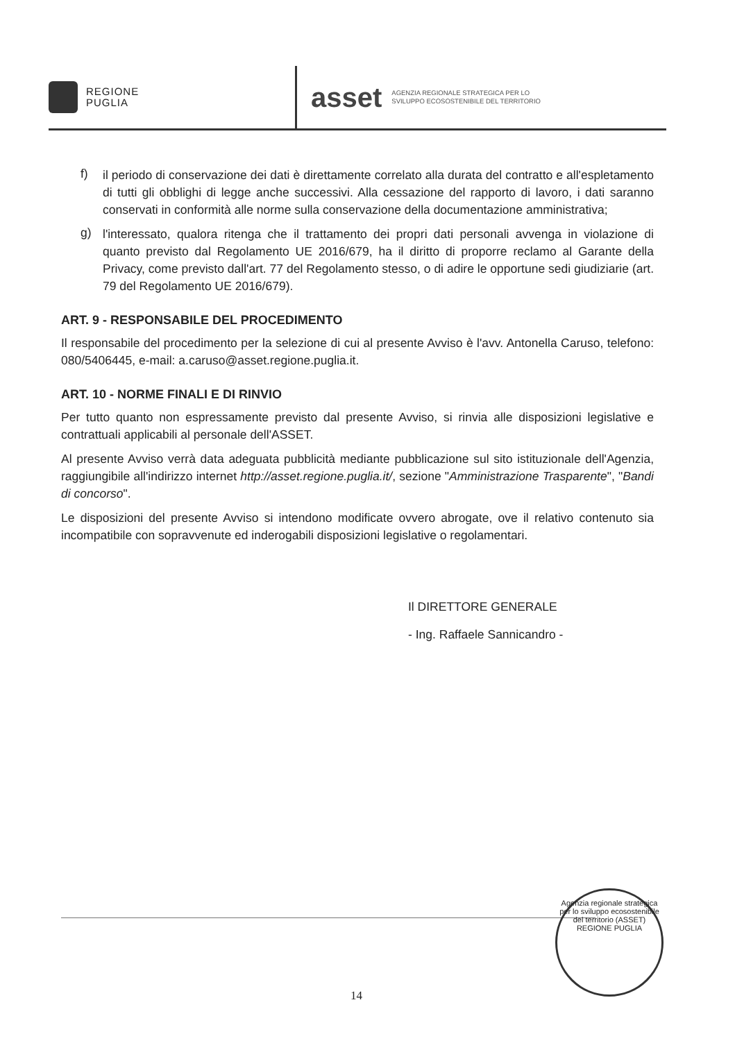REGIONE
PUGLIA
asset AGENZIA REGIONALE STRATEGICA PER LO
SVILUPPO ECOSOSTENIBILE DEL TERRITORIO
f)
il periodo di conservazione dei dati è direttamente correlato alla durata del contratto e all'espletamento di tutti gli obblighi di legge anche successivi. Alla cessazione del rapporto di lavoro, i dati saranno conservati in conformità alle norme sulla conservazione della documentazione amministrativa;
g)
l'interessato, qualora ritenga che il trattamento dei propri dati personali avvenga in violazione di quanto previsto dal Regolamento UE 2016/679, ha il diritto di proporre reclamo al Garante della Privacy, come previsto dall'art. 77 del Regolamento stesso, o di adire le opportune sedi giudiziarie (art. 79 del Regolamento UE 2016/679).
ART. 9 - RESPONSABILE DEL PROCEDIMENTO
Il responsabile del procedimento per la selezione di cui al presente Avviso è l'avv. Antonella Caruso, telefono: 080/5406445, e-mail: a.caruso@asset.regione.puglia.it.
ART. 10 - NORME FINALI E DI RINVIO
Per tutto quanto non espressamente previsto dal presente Avviso, si rinvia alle disposizioni legislative e contrattuali applicabili al personale dell'ASSET.
Al presente Avviso verrà data adeguata pubblicità mediante pubblicazione sul sito istituzionale dell'Agenzia, raggiungibile all'indirizzo internet http://asset.regione.puglia.it/, sezione "Amministrazione Trasparente", "Bandi di concorso".
Le disposizioni del presente Avviso si intendono modificate ovvero abrogate, ove il relativo contenuto sia incompatibile con sopravvenute ed inderogabili disposizioni legislative o regolamentari.
Il DIRETTORE GENERALE
- Ing. Raffaele Sannicandro -
Agenzia regionale strategica per lo sviluppo ecosostenibile del territorio (ASSET)
REGIONE PUGLIA
14